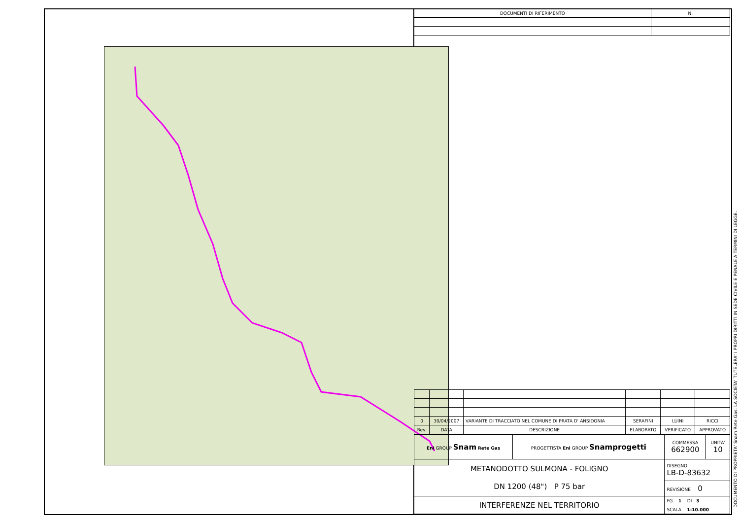| DOCUMENTI DI RIFERIMENTO | N. |
| --- | --- |
| 0 | 30/04/2007 | VARIANTE DI TRACCIATO NEL COMUNE DI PRATA D' ANSIDONIA | SERAFINI | LUINI | RICCI |
| Rev. | DATA | DESCRIZIONE | ELABORATO | VERIFICATO | APPROVATO |
| Eni GROUP Snam Rete Gas | PROGETTISTA Eni GROUP Snamprogetti | COMMESSA 662900 | UNITA' 10 |
| METANODOTTO SULMONA - FOLIGNO DN 1200 (48") P 75 bar | | DISEGNO LB-D-83632 | |
| | | REVISIONE 0 | |
| INTERFERENZE NEL TERRITORIO | | FG. 1 DI 3 | |
| | | SCALA 1:10.000 | |
DOCUMENTO DI PROPRIETA' Snam Rete Gas. LA SOCIETA' TUTELERA' I PROPRI DIRITTI IN SEDE CIVILE E PENALE A TERMINI DI LEGGE.